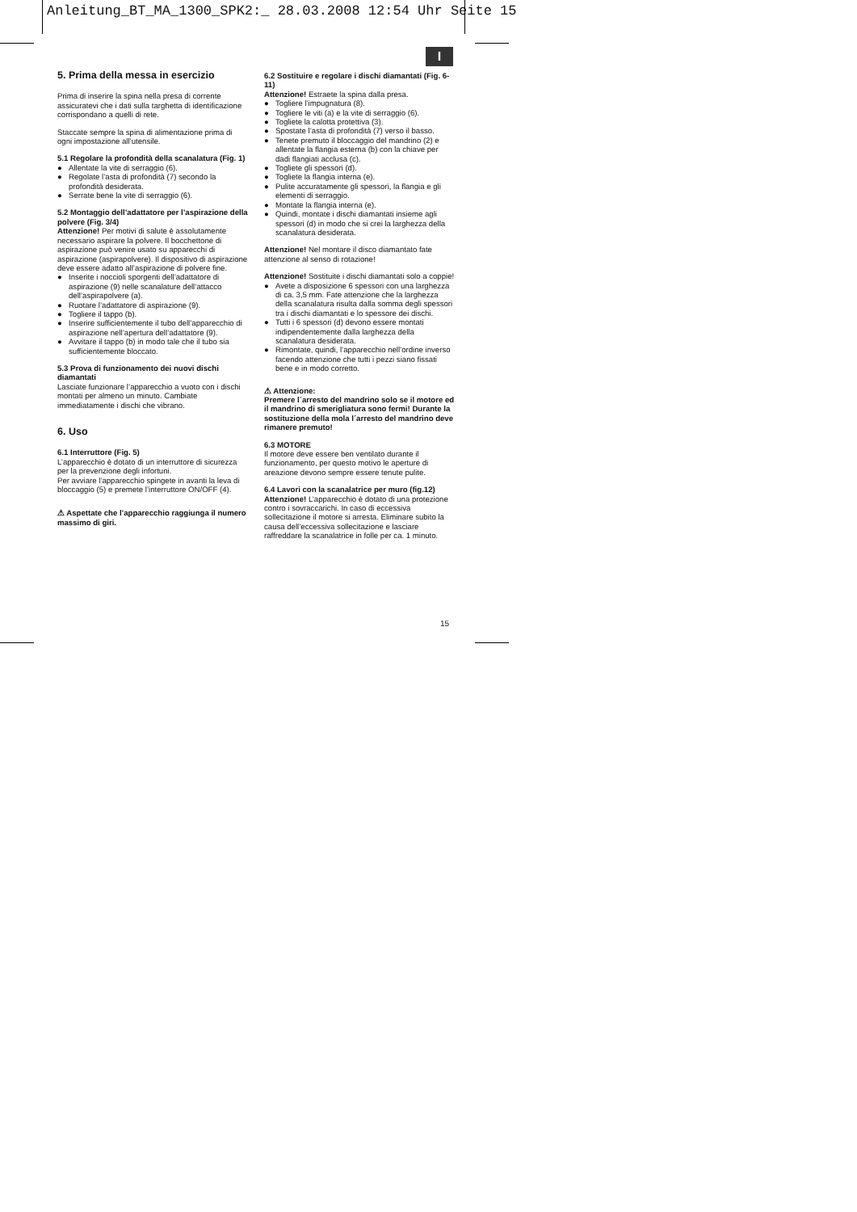Anleitung_BT_MA_1300_SPK2:_ 28.03.2008 12:54 Uhr Seite 15
I
5. Prima della messa in esercizio
Prima di inserire la spina nella presa di corrente assicuratevi che i dati sulla targhetta di identificazione corrispondano a quelli di rete.
Staccate sempre la spina di alimentazione prima di ogni impostazione all’utensile.
5.1 Regolare la profondità della scanalatura (Fig. 1)
● Allentate la vite di serraggio (6).
● Regolate l’asta di profondità (7) secondo la profondità desiderata.
● Serrate bene la vite di serraggio (6).
5.2 Montaggio dell’adattatore per l’aspirazione della polvere (Fig. 3/4)
Attenzione! Per motivi di salute è assolutamente necessario aspirare la polvere. Il bocchettone di aspirazione può venire usato su apparecchi di aspirazione (aspirapolvere). Il dispositivo di aspirazione deve essere adatto all’aspirazione di polvere fine.
● Inserite i noccioli sporgenti dell’adattatore di aspirazione (9) nelle scanalature dell’attacco dell’aspirapolvere (a).
● Ruotare l’adattatore di aspirazione (9).
● Togliere il tappo (b).
● Inserire sufficientemente il tubo dell’apparecchio di aspirazione nell’apertura dell’adattatore (9).
● Avvitare il tappo (b) in modo tale che il tubo sia sufficientemente bloccato.
5.3 Prova di funzionamento dei nuovi dischi diamantati
Lasciate funzionare l’apparecchio a vuoto con i dischi montati per almeno un minuto. Cambiate immediatamente i dischi che vibrano.
6. Uso
6.1 Interruttore (Fig. 5)
L’apparecchio è dotato di un interruttore di sicurezza per la prevenzione degli infortuni.
Per avviare l’apparecchio spingete in avanti la leva di bloccaggio (5) e premete l’interruttore ON/OFF (4).
⚠ Aspettate che l’apparecchio raggiunga il numero massimo di giri.
6.2 Sostituire e regolare i dischi diamantati (Fig. 6-11)
Attenzione! Estraete la spina dalla presa.
● Togliere l’impugnatura (8).
● Togliere le viti (a) e la vite di serraggio (6).
● Togliete la calotta protettiva (3).
● Spostate l’asta di profondità (7) verso il basso.
● Tenete premuto il bloccaggio del mandrino (2) e allentate la flangia esterna (b) con la chiave per dadi flangiati acclusa (c).
● Togliete gli spessori (d).
● Togliete la flangia interna (e).
● Pulite accuratamente gli spessori, la flangia e gli elementi di serraggio.
● Montate la flangia interna (e).
● Quindi, montate i dischi diamantati insieme agli spessori (d) in modo che si crei la larghezza della scanalatura desiderata.
Attenzione! Nel montare il disco diamantato fate attenzione al senso di rotazione!
Attenzione! Sostituite i dischi diamantati solo a coppie!
● Avete a disposizione 6 spessori con una larghezza di ca. 3,5 mm. Fate attenzione che la larghezza della scanalatura risulta dalla somma degli spessori tra i dischi diamantati e lo spessore dei dischi.
● Tutti i 6 spessori (d) devono essere montati indipendentemente dalla larghezza della scanalatura desiderata.
● Rimontate, quindi, l’apparecchio nell’ordine inverso facendo attenzione che tutti i pezzi siano fissati bene e in modo corretto.
⚠ Attenzione:
Premere l´arresto del mandrino solo se il motore ed il mandrino di smerigliatura sono fermi! Durante la sostituzione della mola l´arresto del mandrino deve rimanere premuto!
6.3 MOTORE
Il motore deve essere ben ventilato durante il funzionamento, per questo motivo le aperture di areazione devono sempre essere tenute pulite.
6.4 Lavori con la scanalatrice per muro (fig.12)
Attenzione! L’apparecchio è dotato di una protezione contro i sovraccarichi. In caso di eccessiva sollecitazione il motore si arresta. Eliminare subito la causa dell’eccessiva sollecitazione e lasciare raffreddare la scanalatrice in folle per ca. 1 minuto.
15